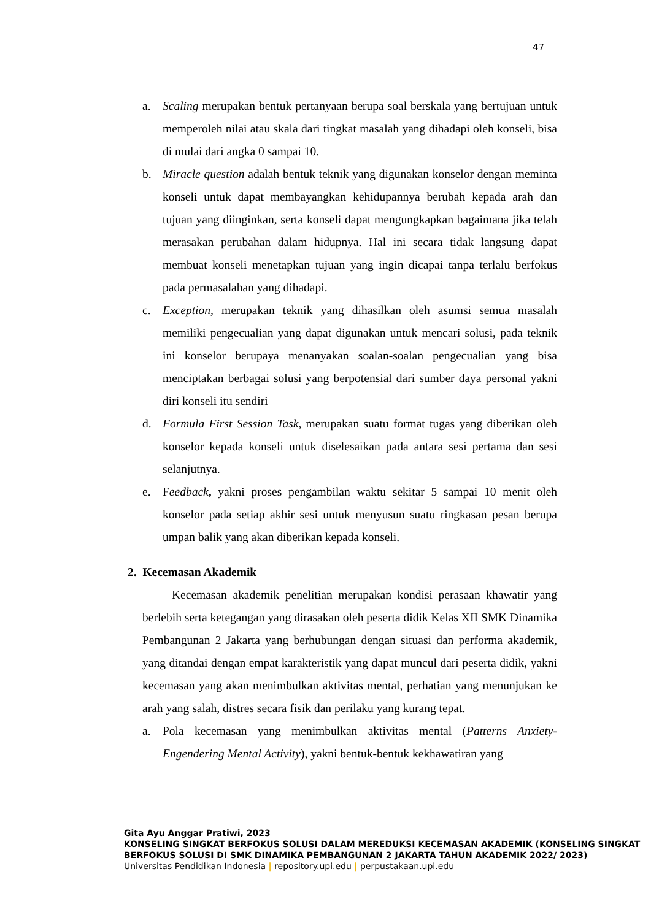47
a. Scaling merupakan bentuk pertanyaan berupa soal berskala yang bertujuan untuk memperoleh nilai atau skala dari tingkat masalah yang dihadapi oleh konseli, bisa di mulai dari angka 0 sampai 10.
b. Miracle question adalah bentuk teknik yang digunakan konselor dengan meminta konseli untuk dapat membayangkan kehidupannya berubah kepada arah dan tujuan yang diinginkan, serta konseli dapat mengungkapkan bagaimana jika telah merasakan perubahan dalam hidupnya. Hal ini secara tidak langsung dapat membuat konseli menetapkan tujuan yang ingin dicapai tanpa terlalu berfokus pada permasalahan yang dihadapi.
c. Exception, merupakan teknik yang dihasilkan oleh asumsi semua masalah memiliki pengecualian yang dapat digunakan untuk mencari solusi, pada teknik ini konselor berupaya menanyakan soalan-soalan pengecualian yang bisa menciptakan berbagai solusi yang berpotensial dari sumber daya personal yakni diri konseli itu sendiri
d. Formula First Session Task, merupakan suatu format tugas yang diberikan oleh konselor kepada konseli untuk diselesaikan pada antara sesi pertama dan sesi selanjutnya.
e. Feedback, yakni proses pengambilan waktu sekitar 5 sampai 10 menit oleh konselor pada setiap akhir sesi untuk menyusun suatu ringkasan pesan berupa umpan balik yang akan diberikan kepada konseli.
2. Kecemasan Akademik
Kecemasan akademik penelitian merupakan kondisi perasaan khawatir yang berlebih serta ketegangan yang dirasakan oleh peserta didik Kelas XII SMK Dinamika Pembangunan 2 Jakarta yang berhubungan dengan situasi dan performa akademik, yang ditandai dengan empat karakteristik yang dapat muncul dari peserta didik, yakni kecemasan yang akan menimbulkan aktivitas mental, perhatian yang menunjukan ke arah yang salah, distres secara fisik dan perilaku yang kurang tepat.
a. Pola kecemasan yang menimbulkan aktivitas mental (Patterns Anxiety-Engendering Mental Activity), yakni bentuk-bentuk kekhawatiran yang
Gita Ayu Anggar Pratiwi, 2023
KONSELING SINGKAT BERFOKUS SOLUSI DALAM MEREDUKSI KECEMASAN AKADEMIK (KONSELING SINGKAT BERFOKUS SOLUSI DI SMK DINAMIKA PEMBANGUNAN 2 JAKARTA TAHUN AKADEMIK 2022/ 2023)
Universitas Pendidikan Indonesia | repository.upi.edu | perpustakaan.upi.edu